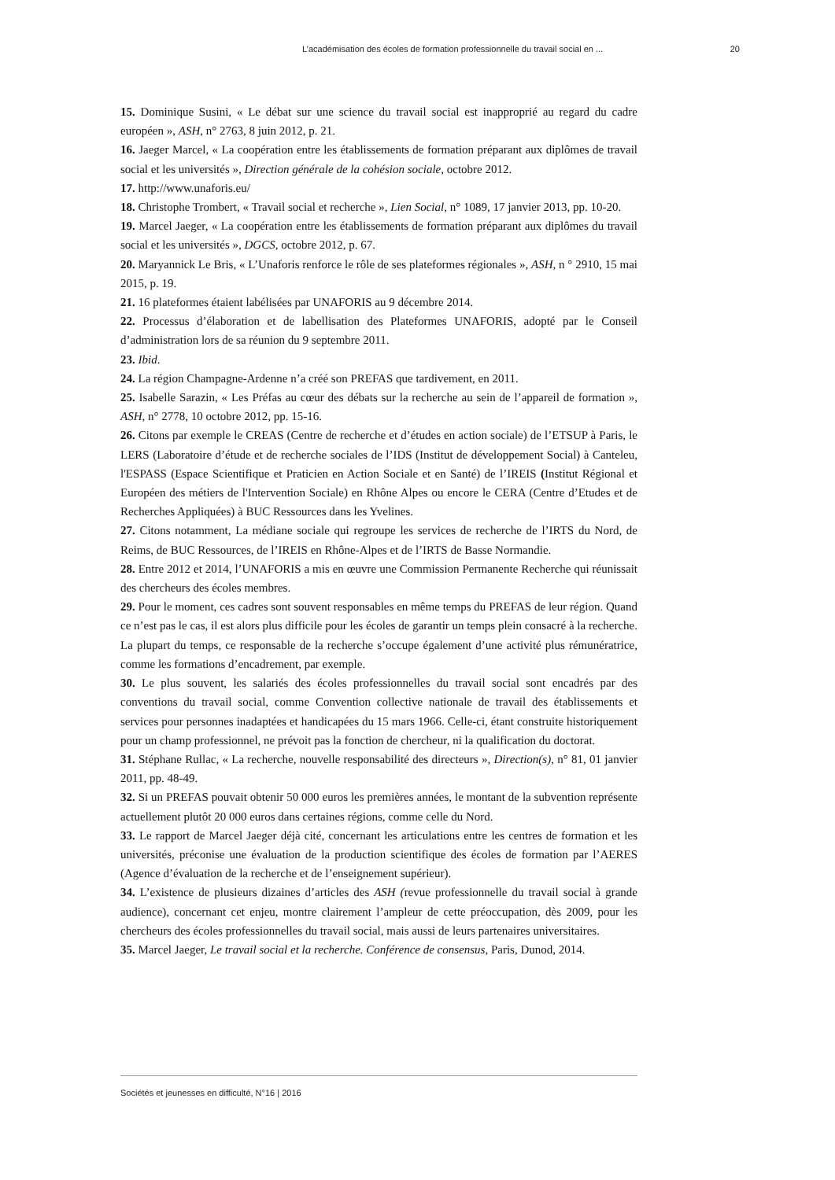L’académisation des écoles de formation professionnelle du travail social en ... 20
15. Dominique Susini, « Le débat sur une science du travail social est inapproprié au regard du cadre européen », ASH, n° 2763, 8 juin 2012, p. 21.
16. Jaeger Marcel, « La coopération entre les établissements de formation préparant aux diplômes de travail social et les universités », Direction générale de la cohésion sociale, octobre 2012.
17. http://www.unaforis.eu/
18. Christophe Trombert, « Travail social et recherche », Lien Social, n° 1089, 17 janvier 2013, pp. 10-20.
19. Marcel Jaeger, « La coopération entre les établissements de formation préparant aux diplômes du travail social et les universités », DGCS, octobre 2012, p. 67.
20. Maryannick Le Bris, « L’Unaforis renforce le rôle de ses plateformes régionales », ASH, n ° 2910, 15 mai 2015, p. 19.
21. 16 plateformes étaient labélisées par UNAFORIS au 9 décembre 2014.
22. Processus d’élaboration et de labellisation des Plateformes UNAFORIS, adopté par le Conseil d’administration lors de sa réunion du 9 septembre 2011.
23. Ibid.
24. La région Champagne-Ardenne n’a créé son PREFAS que tardivement, en 2011.
25. Isabelle Sarazin, « Les Préfas au cœur des débats sur la recherche au sein de l’appareil de formation », ASH, n° 2778, 10 octobre 2012, pp. 15-16.
26. Citons par exemple le CREAS (Centre de recherche et d’études en action sociale) de l’ETSUP à Paris, le LERS (Laboratoire d’étude et de recherche sociales de l’IDS (Institut de développement Social) à Canteleu, l'ESPASS (Espace Scientifique et Praticien en Action Sociale et en Santé) de l’IREIS (Institut Régional et Européen des métiers de l'Intervention Sociale) en Rhône Alpes ou encore le CERA (Centre d’Etudes et de Recherches Appliquées) à BUC Ressources dans les Yvelines.
27. Citons notamment, La médiane sociale qui regroupe les services de recherche de l’IRTS du Nord, de Reims, de BUC Ressources, de l’IREIS en Rhône-Alpes et de l’IRTS de Basse Normandie.
28. Entre 2012 et 2014, l’UNAFORIS a mis en œuvre une Commission Permanente Recherche qui réunissait des chercheurs des écoles membres.
29. Pour le moment, ces cadres sont souvent responsables en même temps du PREFAS de leur région. Quand ce n’est pas le cas, il est alors plus difficile pour les écoles de garantir un temps plein consacré à la recherche. La plupart du temps, ce responsable de la recherche s’occupe également d’une activité plus rémunératrice, comme les formations d’encadrement, par exemple.
30. Le plus souvent, les salariés des écoles professionnelles du travail social sont encadrés par des conventions du travail social, comme Convention collective nationale de travail des établissements et services pour personnes inadaptées et handicapées du 15 mars 1966. Celle-ci, étant construite historiquement pour un champ professionnel, ne prévoit pas la fonction de chercheur, ni la qualification du doctorat.
31. Stéphane Rullac, « La recherche, nouvelle responsabilité des directeurs », Direction(s), n° 81, 01 janvier 2011, pp. 48-49.
32. Si un PREFAS pouvait obtenir 50 000 euros les premières années, le montant de la subvention représente actuellement plutôt 20 000 euros dans certaines régions, comme celle du Nord.
33. Le rapport de Marcel Jaeger déjà cité, concernant les articulations entre les centres de formation et les universités, préconise une évaluation de la production scientifique des écoles de formation par l’AERES (Agence d’évaluation de la recherche et de l’enseignement supérieur).
34. L’existence de plusieurs dizaines d’articles des ASH (revue professionnelle du travail social à grande audience), concernant cet enjeu, montre clairement l’ampleur de cette préoccupation, dès 2009, pour les chercheurs des écoles professionnelles du travail social, mais aussi de leurs partenaires universitaires.
35. Marcel Jaeger, Le travail social et la recherche. Conférence de consensus, Paris, Dunod, 2014.
Sociétés et jeunesses en difficulté, N°16 | 2016